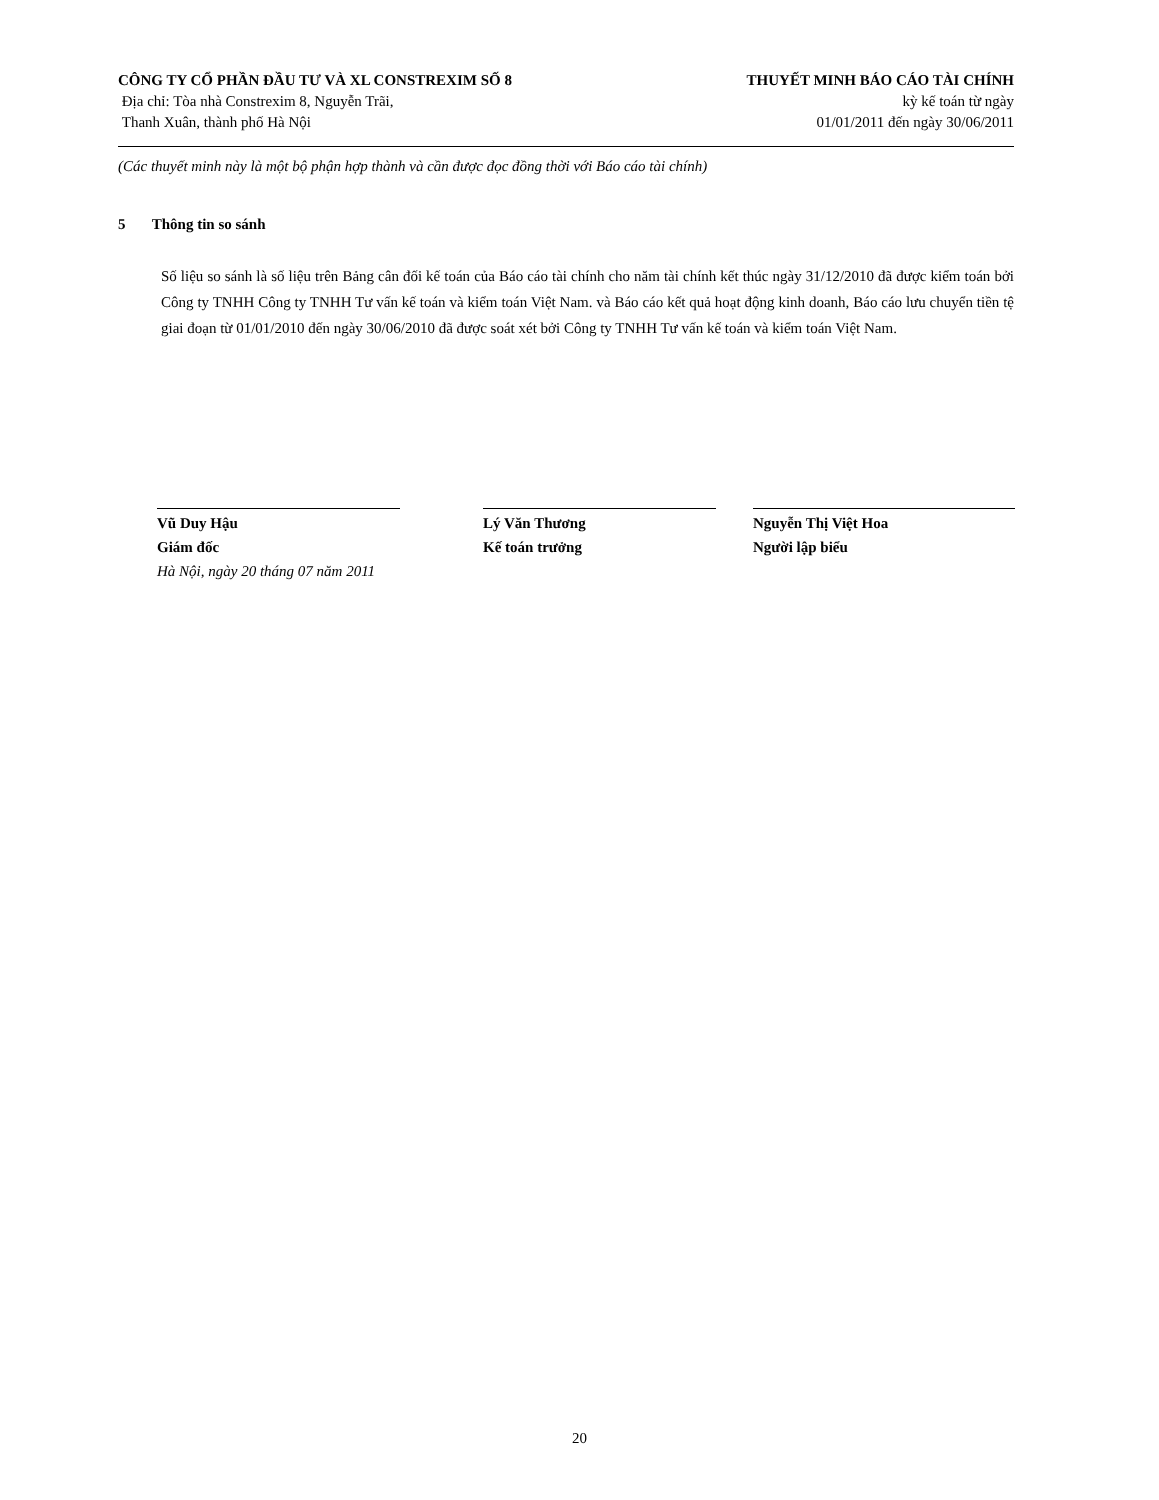CÔNG TY CỔ PHẦN ĐẦU TƯ VÀ XL CONSTREXIM SỐ 8
Địa chỉ: Tòa nhà Constrexim 8, Nguyễn Trãi,
Thanh Xuân, thành phố Hà Nội
THUYẾT MINH BÁO CÁO TÀI CHÍNH
kỳ kế toán từ ngày
01/01/2011 đến ngày 30/06/2011
(Các thuyết minh này là một bộ phận hợp thành và cần được đọc đồng thời với Báo cáo tài chính)
5 Thông tin so sánh
Số liệu so sánh là số liệu trên Bảng cân đối kế toán của Báo cáo tài chính cho năm tài chính kết thúc ngày 31/12/2010 đã được kiểm toán bởi Công ty TNHH Công ty TNHH Tư vấn kế toán và kiểm toán Việt Nam. và Báo cáo kết quả hoạt động kinh doanh, Báo cáo lưu chuyển tiền tệ giai đoạn từ 01/01/2010 đến ngày 30/06/2010 đã được soát xét bởi Công ty TNHH Tư vấn kế toán và kiểm toán Việt Nam.
Vũ Duy Hậu
Giám đốc
Hà Nội, ngày 20 tháng 07 năm 2011
Lý Văn Thương
Kế toán trưởng
Nguyễn Thị Việt Hoa
Người lập biểu
20